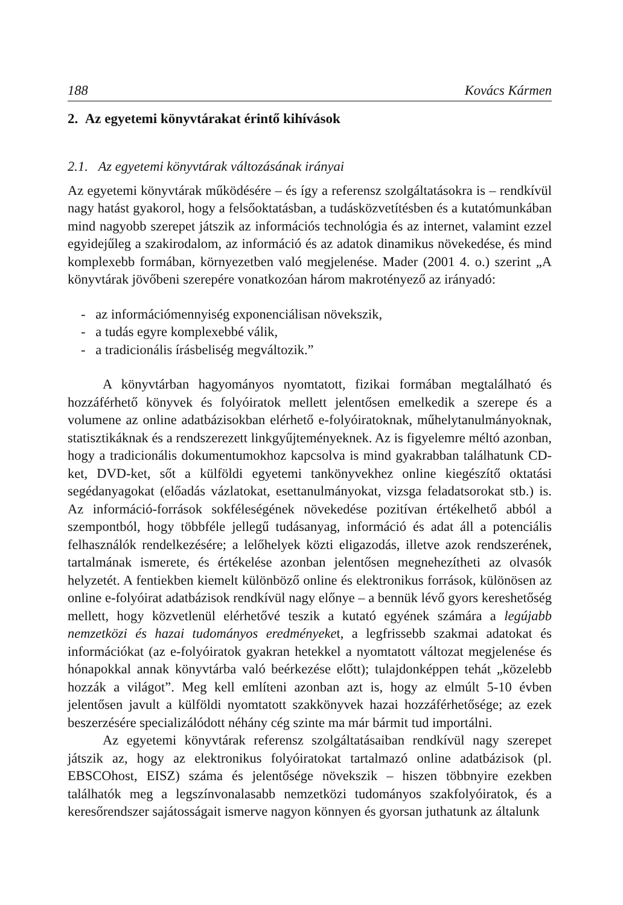188 Kovács Kármen
2. Az egyetemi könyvtárakat érintő kihívások
2.1. Az egyetemi könyvtárak változásának irányai
Az egyetemi könyvtárak működésére – és így a referensz szolgáltatásokra is – rendkívül nagy hatást gyakorol, hogy a felsőoktatásban, a tudásközvetítésben és a kutatómunkában mind nagyobb szerepet játszik az információs technológia és az internet, valamint ezzel egyidejűleg a szakirodalom, az információ és az adatok dinamikus növekedése, és mind komplexebb formában, környezetben való megjelenése. Mader (2001 4. o.) szerint „A könyvtárak jövőbeni szerepére vonatkozóan három makrotényező az irányadó:
- az információmennyiség exponenciálisan növekszik,
- a tudás egyre komplexebbé válik,
- a tradicionális írásbeliség megváltozik.”
A könyvtárban hagyományos nyomtatott, fizikai formában megtalálható és hozzáférhető könyvek és folyóiratok mellett jelentősen emelkedik a szerepe és a volumene az online adatbázisokban elérhető e-folyóiratoknak, műhelytanulmányoknak, statisztikáknak és a rendszerezett linkgyűjteményeknek. Az is figyelemre méltó azonban, hogy a tradicionális dokumentumokhoz kapcsolva is mind gyakrabban találhatunk CD-ket, DVD-ket, sőt a külföldi egyetemi tankönyvekhez online kiegészítő oktatási segédanyagokat (előadás vázlatokat, esettanulmányokat, vizsga feladatsorokat stb.) is. Az információ-források sokféleségének növekedése pozitívan értékelhető abból a szempontból, hogy többféle jellegű tudásanyag, információ és adat áll a potenciális felhasználók rendelkezésére; a lelőhelyek közti eligazodás, illetve azok rendszerének, tartalmának ismerete, és értékelése azonban jelentősen megnehezítheti az olvasók helyzetét. A fentiekben kiemelt különböző online és elektronikus források, különösen az online e-folyóirat adatbázisok rendkívül nagy előnye – a bennük lévő gyors kereshetőség mellett, hogy közvetlenül elérhetővé teszik a kutató egyének számára a legújabb nemzetközi és hazai tudományos eredményeket, a legfrissebb szakmai adatokat és információkat (az e-folyóiratok gyakran hetekkel a nyomtatott változat megjelenése és hónapokkal annak könyvtárba való beérkezése előtt); tulajdonképpen tehát „közelebb hozzák a világot”. Meg kell említeni azonban azt is, hogy az elmúlt 5-10 évben jelentősen javult a külföldi nyomtatott szakkönyvek hazai hozzáférhetősége; az ezek beszerzésére specializálódott néhány cég szinte ma már bármit tud importálni.
Az egyetemi könyvtárak referensz szolgáltatásaiban rendkívül nagy szerepet játszik az, hogy az elektronikus folyóiratokat tartalmazó online adatbázisok (pl. EBSCOhost, EISZ) száma és jelentősége növekszik – hiszen többnyire ezekben találhatók meg a legszínvonalasabb nemzetközi tudományos szakfolyóiratok, és a keresőrendszer sajátosságait ismerve nagyon könnyen és gyorsan juthatunk az általunk